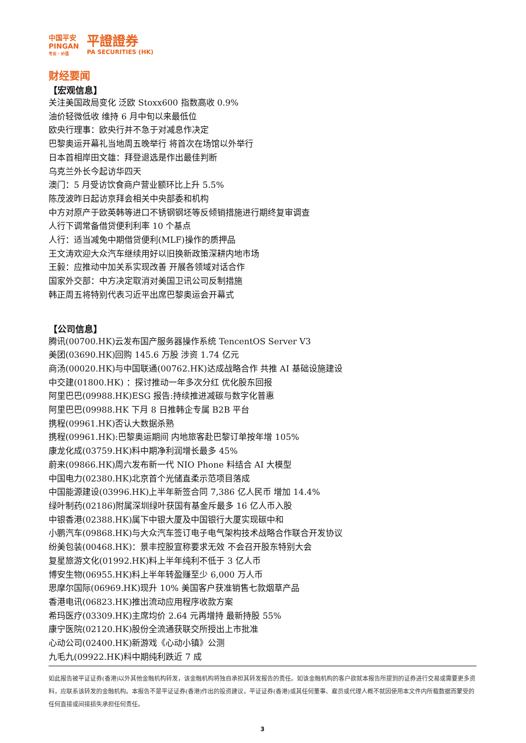中国平安
PINGAN
专业 · 价值
平證證券
PA SECURITIES (HK)
财经要闻
【宏观信息】
关注美国政局变化 泛欧 Stoxx600 指数高收 0.9%
油价轻微低收 维持 6 月中旬以来最低位
欧央行理事：欧央行并不急于对减息作决定
巴黎奥运开幕礼当地周五晚举行 将首次在场馆以外举行
日本首相岸田文雄：拜登退选是作出最佳判断
乌克兰外长今起访华四天
澳门：5 月受访饮食商户营业额环比上升 5.5%
陈茂波昨日起访京拜会相关中央部委和机构
中方对原产于欧英韩等进口不锈钢钢坯等反倾销措施进行期终复审调查
人行下调常备借贷便利利率 10 个基点
人行：适当减免中期借贷便利(MLF)操作的质押品
王文涛欢迎大众汽车继续用好以旧换新政策深耕内地市场
王毅：应推动中加关系实现改善 开展各领域对话合作
国家外交部：中方决定取消对美国卫讯公司反制措施
韩正周五将特别代表习近平出席巴黎奥运会开幕式
【公司信息】
腾讯(00700.HK)云发布国产服务器操作系统 TencentOS Server V3
美团(03690.HK)回购 145.6 万股 涉资 1.74 亿元
商汤(00020.HK)与中国联通(00762.HK)达成战略合作 共推 AI 基础设施建设
中交建(01800.HK) ：探讨推动一年多次分红 优化股东回报
阿里巴巴(09988.HK)ESG 报告:持续推进减碳与数字化普惠
阿里巴巴(09988.HK 下月 8 日推韩企专属 B2B 平台
携程(09961.HK)否认大数据杀熟
携程(09961.HK):巴黎奥运期间 内地旅客赴巴黎订单按年增 105%
康龙化成(03759.HK)料中期净利润增长最多 45%
蔚来(09866.HK)周六发布新一代 NIO Phone 料结合 AI 大模型
中国电力(02380.HK)北京首个光储直柔示范项目落成
中国能源建设(03996.HK)上半年新签合同 7,386 亿人民币 增加 14.4%
绿叶制药(02186)附属深圳绿叶获国有基金斥最多 16 亿人币入股
中银香港(02388.HK)属下中银大厦及中国银行大厦实现碳中和
小鹏汽车(09868.HK)与大众汽车签订电子电气架构技术战略合作联合开发协议
纷美包装(00468.HK)：景丰控股宣称要求无效 不会召开股东特别大会
复星旅游文化(01992.HK)料上半年纯利不低于 3 亿人币
博安生物(06955.HK)料上半年转盈赚至少 6,000 万人币
思摩尔国际(06969.HK)现升 10% 美国客户获准销售七款烟草产品
香港电讯(06823.HK)推出流动应用程序收款方案
希玛医疗(03309.HK)主席均价 2.64 元再增持 最新持股 55%
康宁医院(02120.HK)股份全流通获联交所授出上市批准
心动公司(02400.HK)新游戏《心动小镇》公测
九毛九(09922.HK)料中期纯利跌近 7 成
如此报告被平证证券(香港)以外其他金融机构转发，该金融机构将独自承担其转发报告的责任。如该金融机构的客户欲就本报告所提到的证券进行交易或需要更多资料，应联系该转发的金融机构。本报告不是平证证券(香港)作出的投资建议，平证证券(香港)或其任何董事、雇员或代理人概不就因使用本文件内所载数据而蒙受的任何直接或间接损失承担任何责任。
3